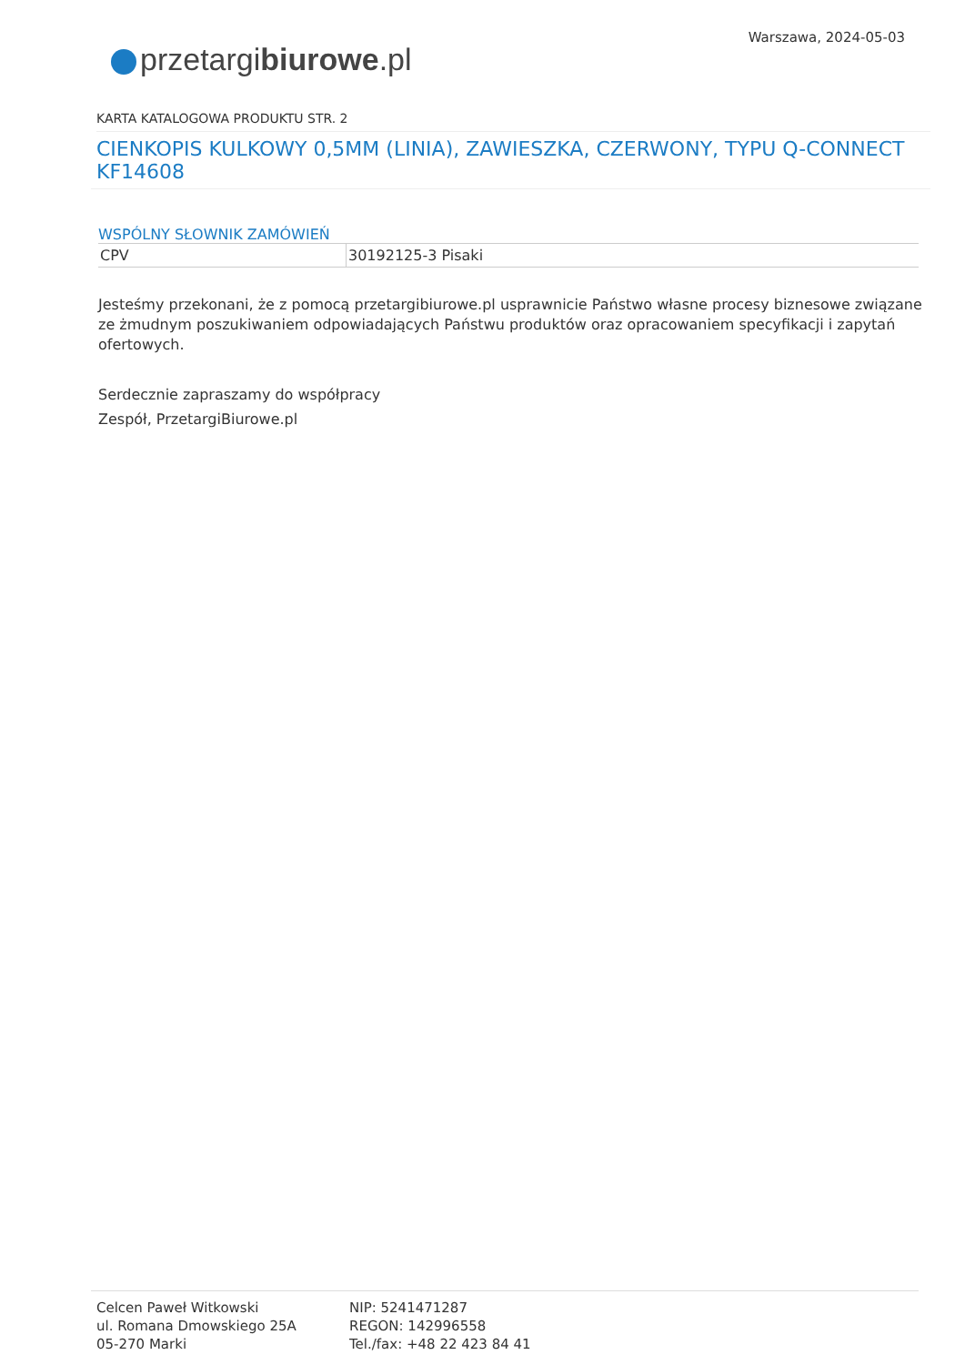Warszawa, 2024-05-03
przetargibiurowe.pl
KARTA KATALOGOWA PRODUKTU STR. 2
CIENKOPIS KULKOWY 0,5MM (LINIA), ZAWIESZKA, CZERWONY, TYPU Q-CONNECT KF14608
WSPÓLNY SŁOWNIK ZAMÓWIEŃ
| CPV | 30192125-3 Pisaki |
Jesteśmy przekonani, że z pomocą przetargibiurowe.pl usprawnicie Państwo własne procesy biznesowe związane ze żmudnym poszukiwaniem odpowiadających Państwu produktów oraz opracowaniem specyfikacji i zapytań ofertowych.
Serdecznie zapraszamy do współpracy
Zespół, PrzetargiBiurowe.pl
Celcen Paweł Witkowski
ul. Romana Dmowskiego 25A
05-270 Marki
NIP: 5241471287
REGON: 142996558
Tel./fax: +48 22 423 84 41